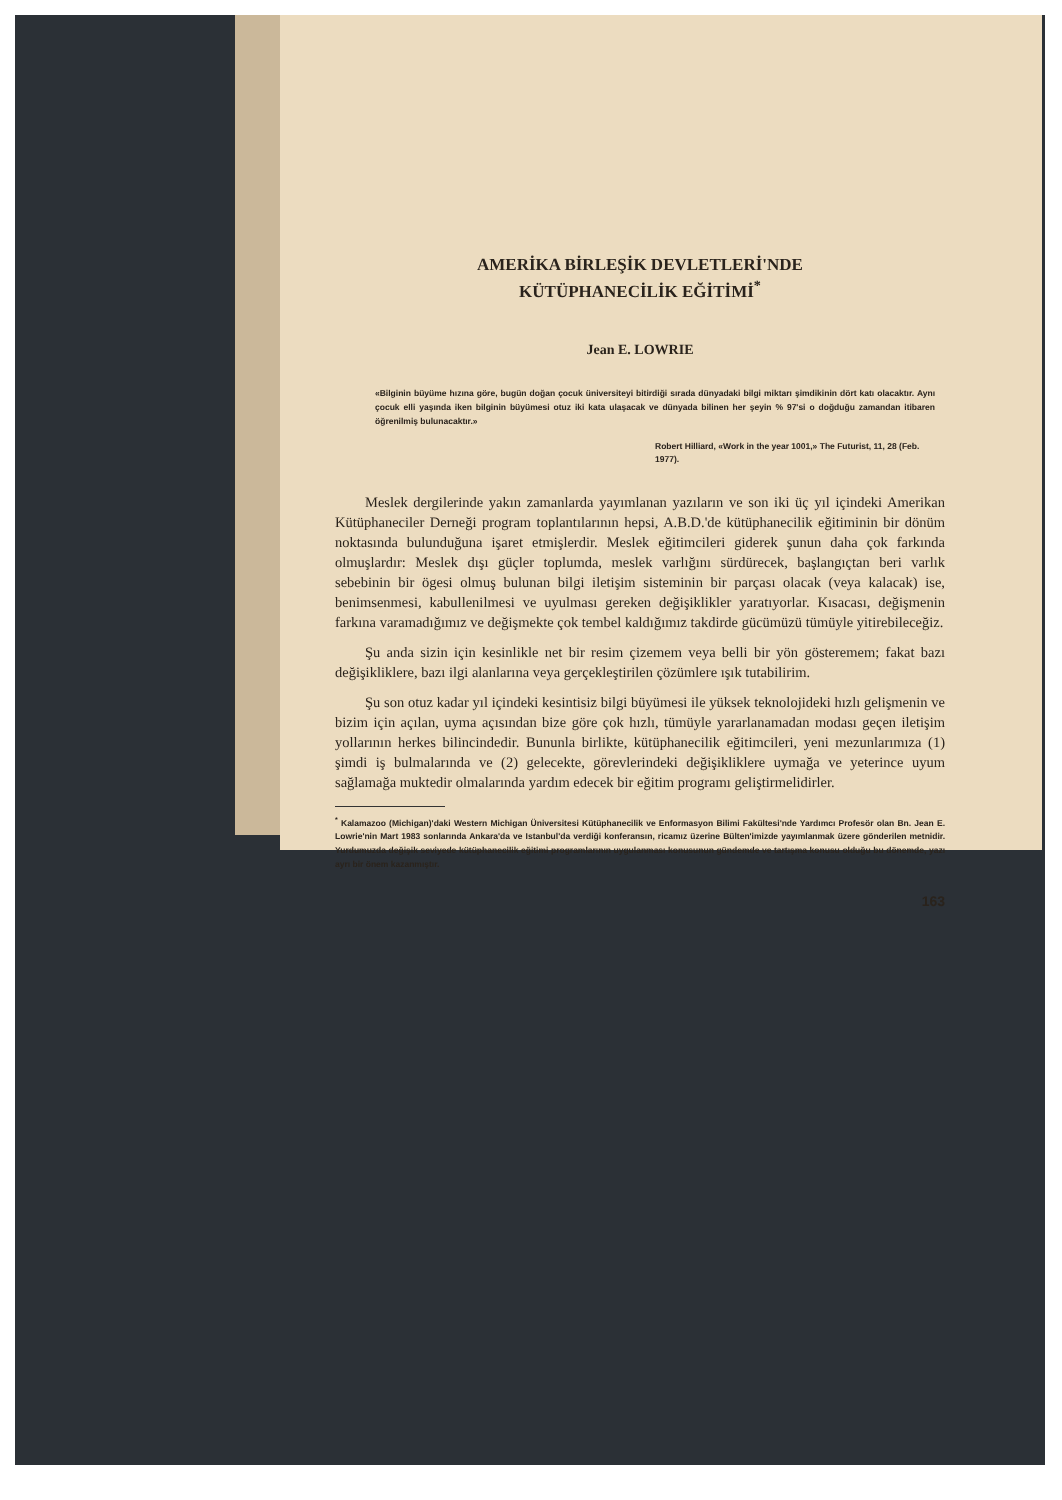AMERİKA BİRLEŞİK DEVLETLERİ'NDE
KÜTÜPHANECİLİK EĞİTİMİ<sup>*</sup>
Jean E. LOWRIE
«Bilginin büyüme hızına göre, bugün doğan çocuk üniversiteyi bitirdiği sırada dünyadaki bilgi miktarı şimdikinin dört katı olacaktır. Aynı çocuk elli yaşında iken bilginin büyümesi otuz iki kata ulaşacak ve dünyada bilinen her şeyin % 97'si o doğduğu zamandan itibaren öğrenilmiş bulunacaktır.»
Robert Hilliard, «Work in the year 1001,» The Futurist, 11, 28 (Feb. 1977).
Meslek dergilerinde yakın zamanlarda yayımlanan yazıların ve son iki üç yıl içindeki Amerikan Kütüphaneciler Derneği program toplantılarının hepsi, A.B.D.'de kütüphanecilik eğitiminin bir dönüm noktasında bulunduğuna işaret etmişlerdir. Meslek eğitimcileri giderek şunun daha çok farkında olmuşlardır: Meslek dışı güçler toplumda, meslek varlığını sürdürecek, başlangıçtan beri varlık sebebinin bir ögesi olmuş bulunan bilgi iletişim sisteminin bir parçası olacak (veya kalacak) ise, benimsenmesi, kabullenilmesi ve uyulması gereken değişiklikler yaratıyorlar. Kısacası, değişmenin farkına varamadığımız ve değişmekte çok tembel kaldığımız takdirde gücümüzü tümüyle yitirebileceğiz.
Şu anda sizin için kesinlikle net bir resim çizemem veya belli bir yön gösteremem; fakat bazı değişikliklere, bazı ilgi alanlarına veya gerçekleştirilen çözümlere ışık tutabilirim.
Şu son otuz kadar yıl içindeki kesintisiz bilgi büyümesi ile yüksek teknolojideki hızlı gelişmenin ve bizim için açılan, uyma açısından bize göre çok hızlı, tümüyle yararlanamadan modası geçen iletişim yollarının herkes bilincindedir. Bununla birlikte, kütüphanecilik eğitimcileri, yeni mezunlarımıza (1) şimdi iş bulmalarında ve (2) gelecekte, görevlerindeki değişikliklere uymağa ve yeterince uyum sağlamağa muktedir olmalarında yardım edecek bir eğitim programı geliştirmelidirler.
<sup>*</sup> Kalamazoo (Michigan)'daki Western Michigan Üniversitesi Kütüphanecilik ve Enformasyon Bilimi Fakültesi'nde Yardımcı Profesör olan Bn. Jean E. Lowrie'nin Mart 1983 sonlarında Ankara'da ve Istanbul'da verdiği konferansın, ricamız üzerine Bülten'imizde yayımlanmak üzere gönderilen metnidir. Yurdumuzda değişik seviyede kütüphanecilik eğitimi programlarının uygulanması konusunun gündemde ve tartışma konusu olduğu bu dönemde, yazı ayrı bir önem kazanmıştır.
163